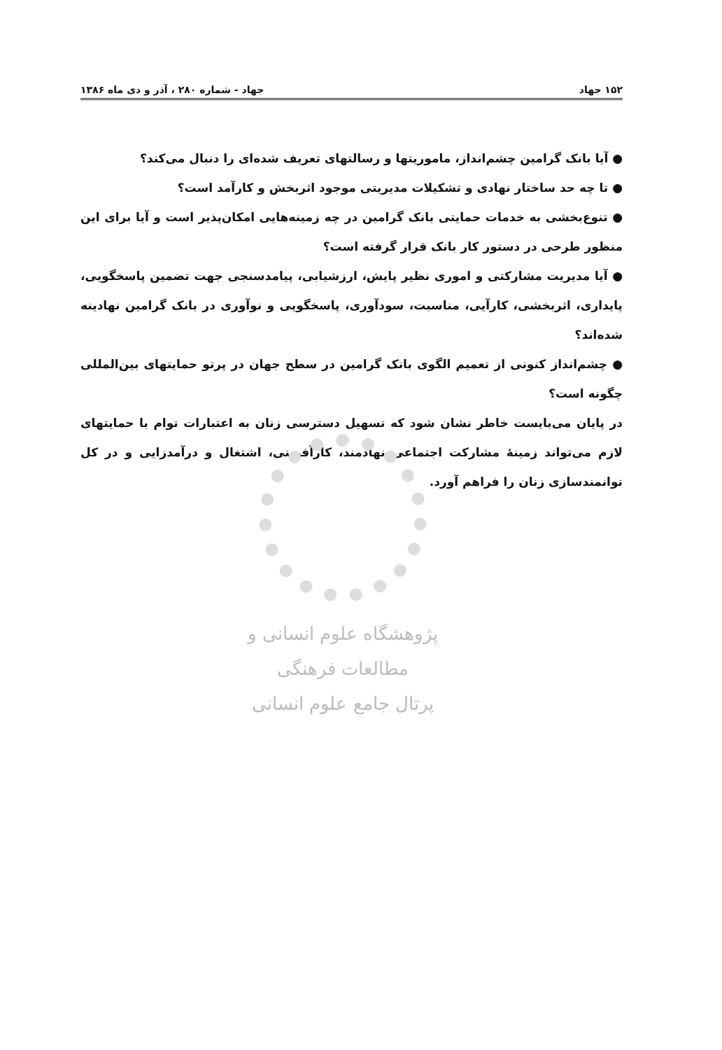۱۵۲ جهاد جهاد - شماره ۲۸۰ ، آذر و دی ماه ۱۳۸۶
● آیا بانک گرامین چشم‌انداز، ماموریتها و رسالتهای تعریف شده‌ای را دنبال می‌کند؟
● تا چه حد ساختار نهادی و تشکیلات مدیریتی موجود اثربخش و کارآمد است؟
● تنوع‌بخشی به خدمات حمایتی بانک گرامین در چه زمینه‌هایی امکان‌پذیر است و آیا برای این منظور طرحی در دستور کار بانک قرار گرفته است؟
● آیا مدیریت مشارکتی و اموری نظیر پایش، ارزشیابی، پیامدسنجی جهت تضمین پاسخگویی، پایداری، اثربخشی، کارآیی، مناسبت، سودآوری، پاسخگویی و نوآوری در بانک گرامین نهادینه شده‌اند؟
● چشم‌انداز کنونی از تعمیم الگوی بانک گرامین در سطح جهان در پرتو حمایتهای بین‌المللی چگونه است؟
در پایان می‌بایست خاطر نشان شود که تسهیل دسترسی زنان به اعتبارات توام با حمایتهای لازم می‌تواند زمینهٔ مشارکت اجتماعی نهادمند، کارآفرینی، اشتغال و درآمدزایی و در کل توانمندسازی زنان را فراهم آورد.
پژوهشگاه علوم انسانی و مطالعات فرهنگی
پرتال جامع علوم انسانی